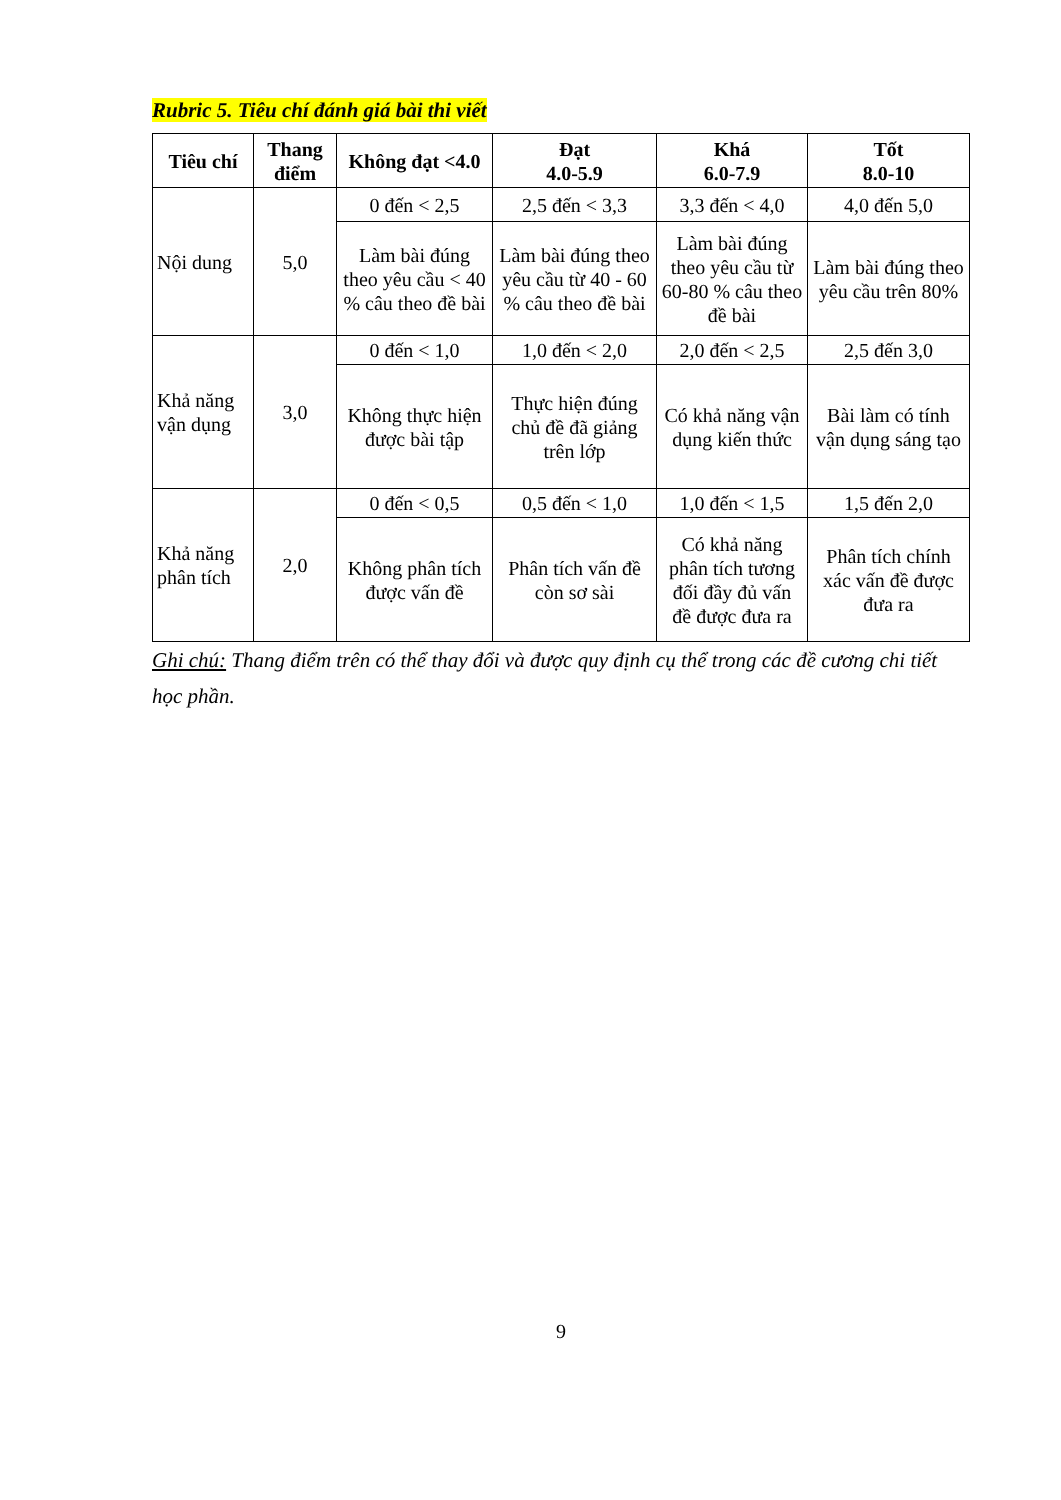Rubric 5. Tiêu chí đánh giá bài thi viết
| Tiêu chí | Thang điểm | Không đạt <4.0 | Đạt 4.0-5.9 | Khá 6.0-7.9 | Tốt 8.0-10 |
| --- | --- | --- | --- | --- | --- |
| Nội dung | 5,0 | 0 đến < 2,5 | 2,5 đến < 3,3 | 3,3 đến < 4,0 | 4,0 đến 5,0 |
| | | Làm bài đúng theo yêu cầu < 40 % câu theo đề bài | Làm bài đúng theo yêu cầu từ 40 - 60 % câu theo đề bài | Làm bài đúng theo yêu cầu từ 60-80 % câu theo đề bài | Làm bài đúng theo yêu cầu trên 80% |
| Khả năng vận dụng | 3,0 | 0 đến < 1,0 | 1,0 đến < 2,0 | 2,0 đến < 2,5 | 2,5 đến 3,0 |
| | | Không thực hiện được bài tập | Thực hiện đúng chủ đề đã giảng trên lớp | Có khả năng vận dụng kiến thức | Bài làm có tính vận dụng sáng tạo |
| Khả năng phân tích | 2,0 | 0 đến < 0,5 | 0,5 đến < 1,0 | 1,0 đến < 1,5 | 1,5 đến 2,0 |
| | | Không phân tích được vấn đề | Phân tích vấn đề còn sơ sài | Có khả năng phân tích tương đối đầy đủ vấn đề được đưa ra | Phân tích chính xác vấn đề được đưa ra |
Ghi chú: Thang điểm trên có thể thay đổi và được quy định cụ thể trong các đề cương chi tiết học phần.
9